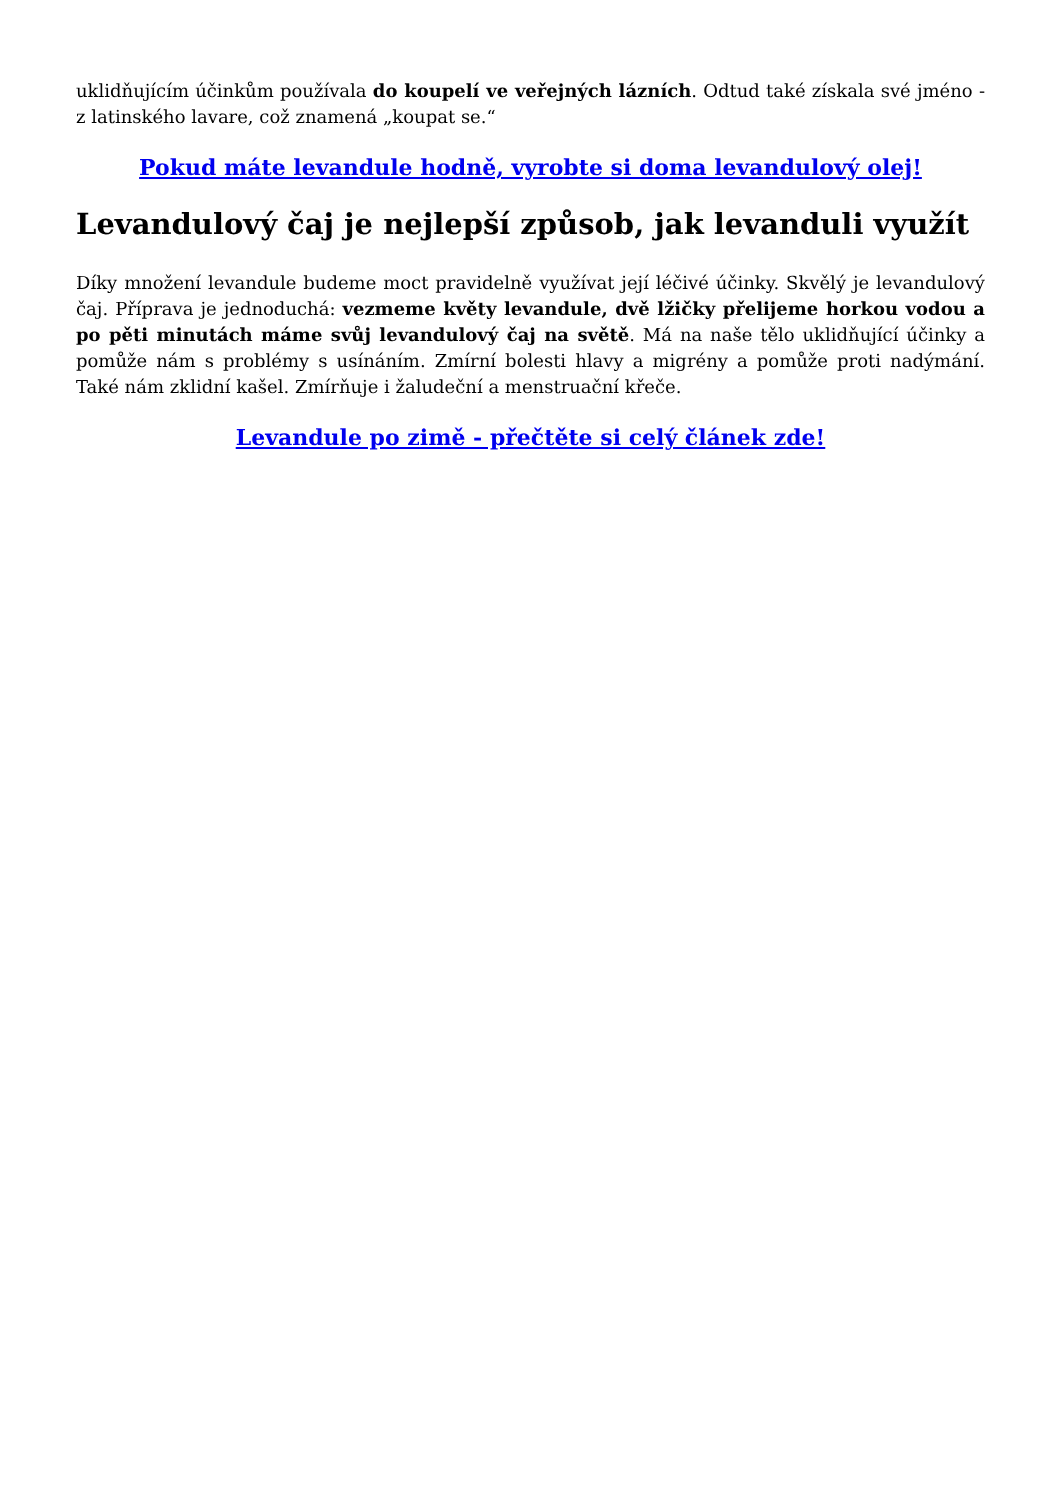uklidňujícím účinkům používala do koupelí ve veřejných lázních. Odtud také získala své jméno - z latinského lavare, což znamená „koupat se.“
Pokud máte levandule hodně, vyrobte si doma levandulový olej!
Levandulový čaj je nejlepší způsob, jak levanduli využít
Díky množení levandule budeme moct pravidelně využívat její léčivé účinky. Skvělý je levandulový čaj. Příprava je jednoduchá: vezmeme květy levandule, dvě lžičky přelijeme horkou vodou a po pěti minutách máme svůj levandulový čaj na světě. Má na naše tělo uklidňující účinky a pomůže nám s problémy s usínáním. Zmírní bolesti hlavy a migrény a pomůže proti nadýmání. Také nám zklidní kašel. Zmírňuje i žaludeční a menstruační křeče.
Levandule po zimě - přečtěte si celý článek zde!